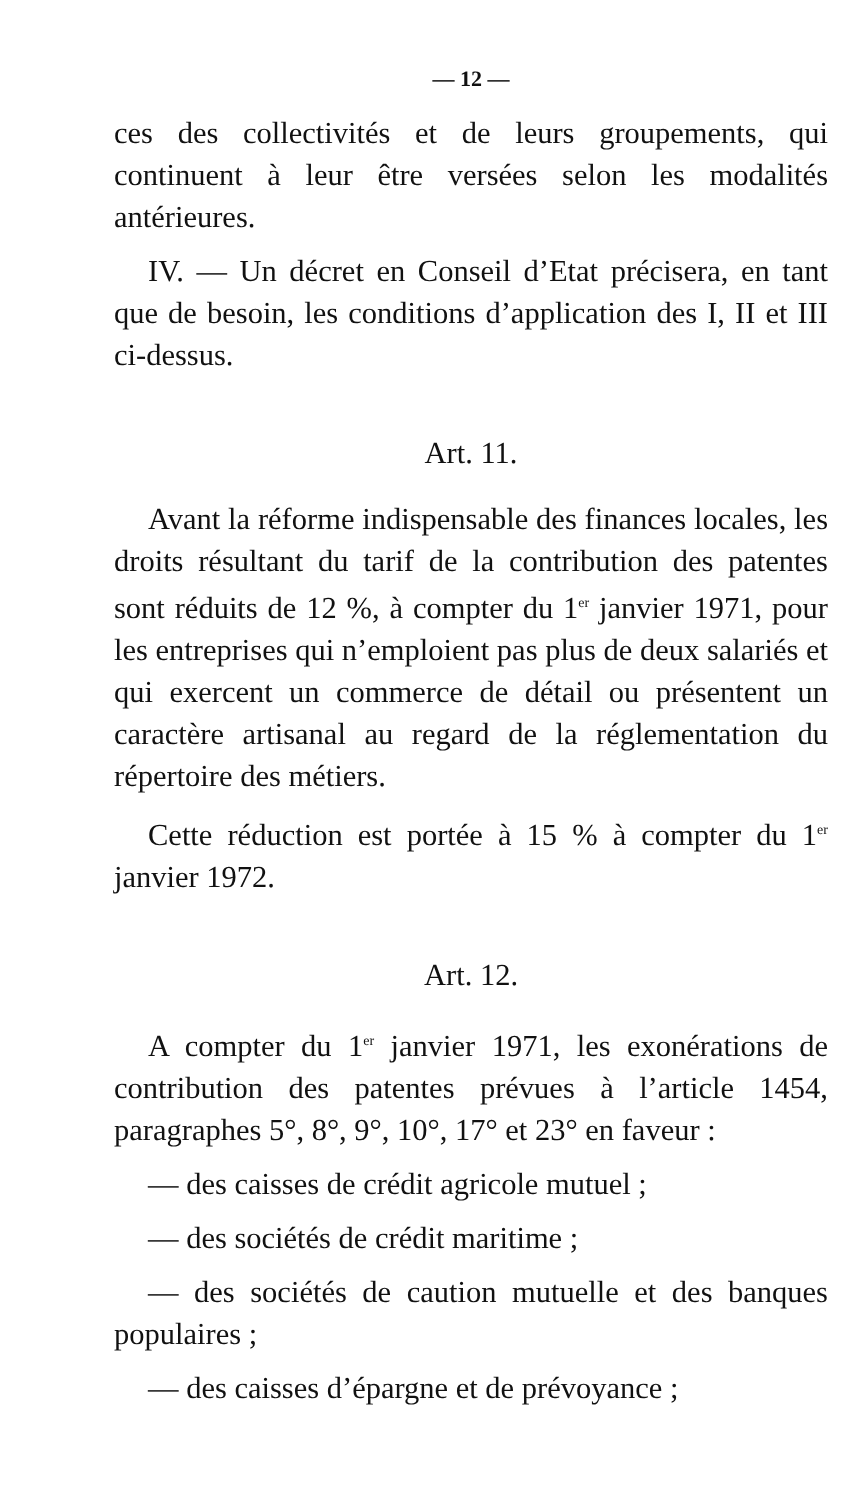— 12 —
ces des collectivités et de leurs groupements, qui continuent à leur être versées selon les modalités antérieures.
IV. — Un décret en Conseil d’Etat précisera, en tant que de besoin, les conditions d’application des I, II et III ci-dessus.
Art. 11.
Avant la réforme indispensable des finances locales, les droits résultant du tarif de la contribution des patentes sont réduits de 12 %, à compter du 1<sup>er</sup> janvier 1971, pour les entreprises qui n’emploient pas plus de deux salariés et qui exercent un commerce de détail ou présentent un caractère artisanal au regard de la réglementation du répertoire des métiers.
Cette réduction est portée à 15 % à compter du 1<sup>er</sup> janvier 1972.
Art. 12.
A compter du 1<sup>er</sup> janvier 1971, les exonérations de contribution des patentes prévues à l’article 1454, paragraphes 5°, 8°, 9°, 10°, 17° et 23° en faveur :
— des caisses de crédit agricole mutuel ;
— des sociétés de crédit maritime ;
— des sociétés de caution mutuelle et des banques populaires ;
— des caisses d’épargne et de prévoyance ;